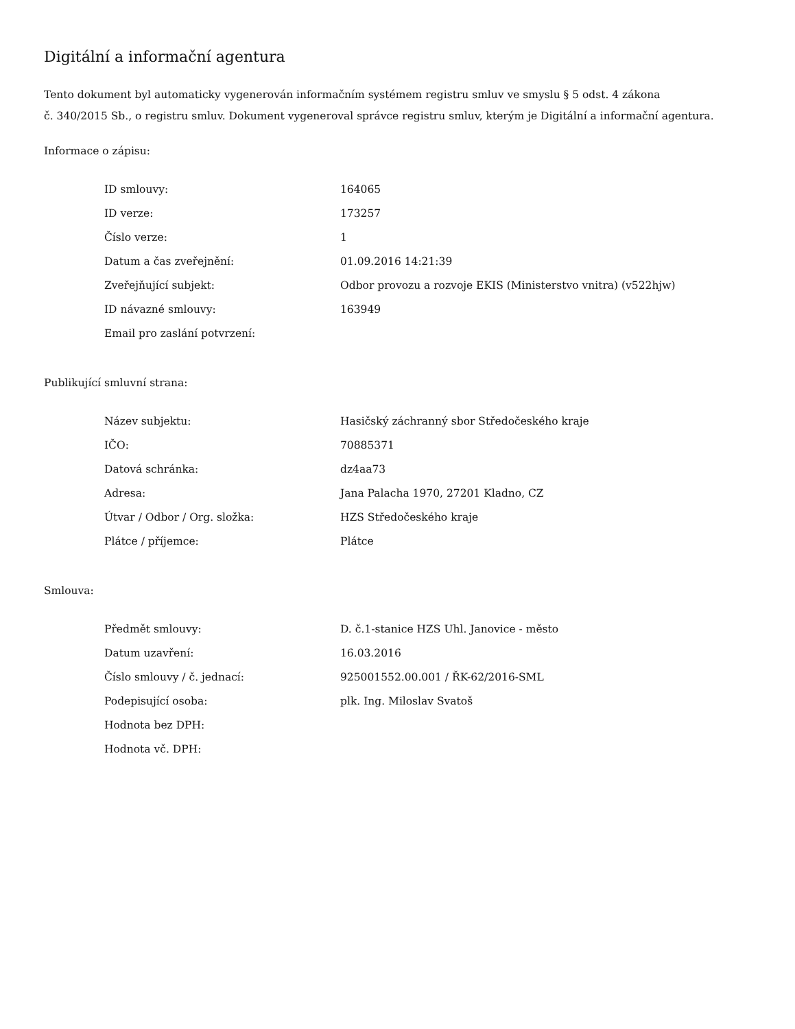Digitální a informační agentura
Tento dokument byl automaticky vygenerován informačním systémem registru smluv ve smyslu § 5 odst. 4 zákona
č. 340/2015 Sb., o registru smluv. Dokument vygeneroval správce registru smluv, kterým je Digitální a informační agentura.
Informace o zápisu:
| ID smlouvy: | 164065 |
| ID verze: | 173257 |
| Číslo verze: | 1 |
| Datum a čas zveřejnění: | 01.09.2016 14:21:39 |
| Zveřejňující subjekt: | Odbor provozu a rozvoje EKIS (Ministerstvo vnitra) (v522hjw) |
| ID návazné smlouvy: | 163949 |
| Email pro zaslání potvrzení: | |
Publikující smluvní strana:
| Název subjektu: | Hasičský záchranný sbor Středočeského kraje |
| IČO: | 70885371 |
| Datová schránka: | dz4aa73 |
| Adresa: | Jana Palacha 1970, 27201 Kladno, CZ |
| Útvar / Odbor / Org. složka: | HZS Středočeského kraje |
| Plátce / příjemce: | Plátce |
Smlouva:
| Předmět smlouvy: | D. č.1-stanice HZS Uhl. Janovice - město |
| Datum uzavření: | 16.03.2016 |
| Číslo smlouvy / č. jednací: | 925001552.00.001 / ŘK-62/2016-SML |
| Podepisující osoba: | plk. Ing. Miloslav Svatoš |
| Hodnota bez DPH: | |
| Hodnota vč. DPH: | |